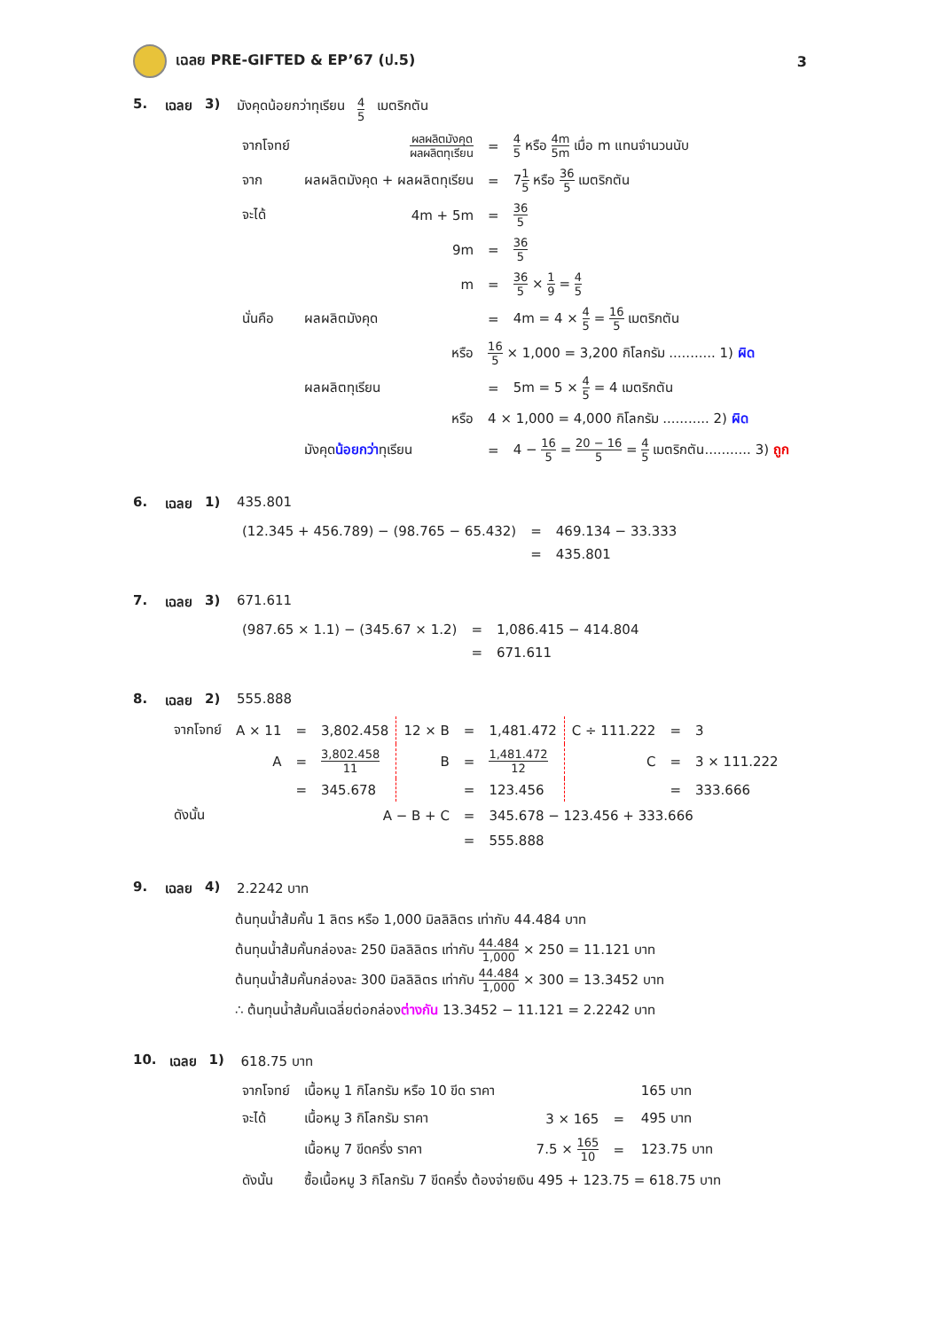เฉลย PRE-GIFTED & EP’67 (ป.5) 3
5. เฉลย 3) มังคุดน้อยกว่าทุเรียน 4 5 เมตริกตัน
| จากโจทย์ | ผลผลิตมังคุด ผลผลิตทุเรียน | = | 4 5 หรือ 4m 5m เมื่อ m แทนจำนวนนับ |
| จาก | ผลผลิตมังคุด + ผลผลิตทุเรียน | = | 7 1 5 หรือ 36 5 เมตริกตัน |
| จะได้ | 4m + 5m | = | 36 5 |
| | 9m | = | 36 5 |
| | m | = | 36 5 × 1 9 = 4 5 |
| นั่นคือ | ผลผลิตมังคุด | = | 4m = 4 × 4 5 = 16 5 เมตริกตัน |
| | หรือ | 16 5 × 1,000 = 3,200 กิโลกรัม ........... 1) ผิด | |
| | ผลผลิตทุเรียน | = | 5m = 5 × 4 5 = 4 เมตริกตัน |
| | หรือ | 4 × 1,000 = 4,000 กิโลกรัม ........... 2) ผิด | |
| | มังคุด น้อยกว่า ทุเรียน | = | 4 − 16 5 = 20 − 16 5 = 4 5 เมตริกตัน........... 3) ถูก |
6. เฉลย 1) 435.801
| (12.345 + 456.789) − (98.765 − 65.432) | = | 469.134 − 33.333 |
| | = | 435.801 |
7. เฉลย 3) 671.611
| (987.65 × 1.1) − (345.67 × 1.2) | = | 1,086.415 − 414.804 |
| | = | 671.611 |
8. เฉลย 2) 555.888
| จากโจทย์ | A × 11 | = | 3,802.458 | 12 × B | = | 1,481.472 | C ÷ 111.222 | = | 3 |
| | A | = | 3,802.458 11 | B | = | 1,481.472 12 | C | = | 3 × 111.222 |
| | | = | 345.678 | | = | 123.456 | | = | 333.666 |
| ดังนั้น | A − B + C | | | | = | 345.678 − 123.456 + 333.666 | | | |
| | | | | | = | 555.888 | | | |
9. เฉลย 4) 2.2242 บาท
ต้นทุนน้ำส้มคั้น 1 ลิตร หรือ 1,000 มิลลิลิตร เท่ากับ 44.484 บาท
ต้นทุนน้ำส้มคั้นกล่องละ 250 มิลลิลิตร เท่ากับ 44.484 1,000 × 250 = 11.121 บาท
ต้นทุนน้ำส้มคั้นกล่องละ 300 มิลลิลิตร เท่ากับ 44.484 1,000 × 300 = 13.3452 บาท
∴ ต้นทุนน้ำส้มคั้นเฉลี่ยต่อกล่องต่างกัน 13.3452 − 11.121 = 2.2242 บาท
10. เฉลย 1) 618.75 บาท
| จากโจทย์ | เนื้อหมู 1 กิโลกรัม หรือ 10 ขีด ราคา | | | 165 บาท |
| จะได้ | เนื้อหมู 3 กิโลกรัม ราคา | 3 × 165 | = | 495 บาท |
| | เนื้อหมู 7 ขีดครึ่ง ราคา | 7.5 × 165 10 | = | 123.75 บาท |
| ดังนั้น | ซื้อเนื้อหมู 3 กิโลกรัม 7 ขีดครึ่ง ต้องจ่ายเงิน 495 + 123.75 = 618.75 บาท | | | |